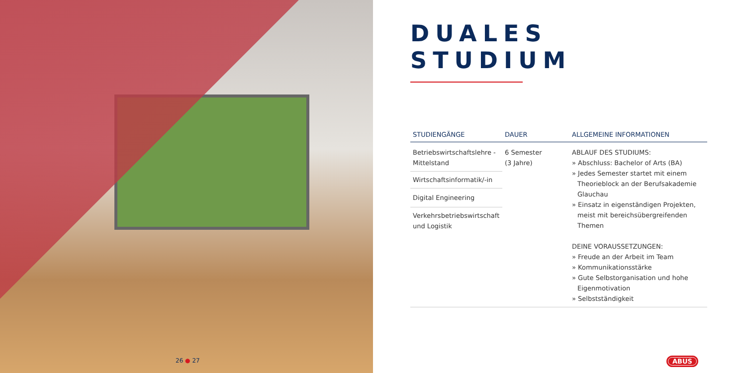26 ● 27
DUALES STUDIUM
| STUDIENGÄNGE | DAUER | ALLGEMEINE INFORMATIONEN |
| --- | --- | --- |
| Betriebswirtschaftslehre - Mittelstand Wirtschaftsinformatik/-in Digital Engineering Verkehrsbetriebswirtschaft und Logistik | 6 Semester (3 Jahre) | ABLAUF DES STUDIUMS: » Abschluss: Bachelor of Arts (BA) » Jedes Semester startet mit einem Theorieblock an der Berufsakademie Glauchau » Einsatz in eigenständigen Projekten, meist mit bereichsübergreifenden Themen DEINE VORAUSSETZUNGEN: » Freude an der Arbeit im Team » Kommunikationsstärke » Gute Selbstorganisation und hohe Eigenmotivation » Selbstständigkeit |
ABUS